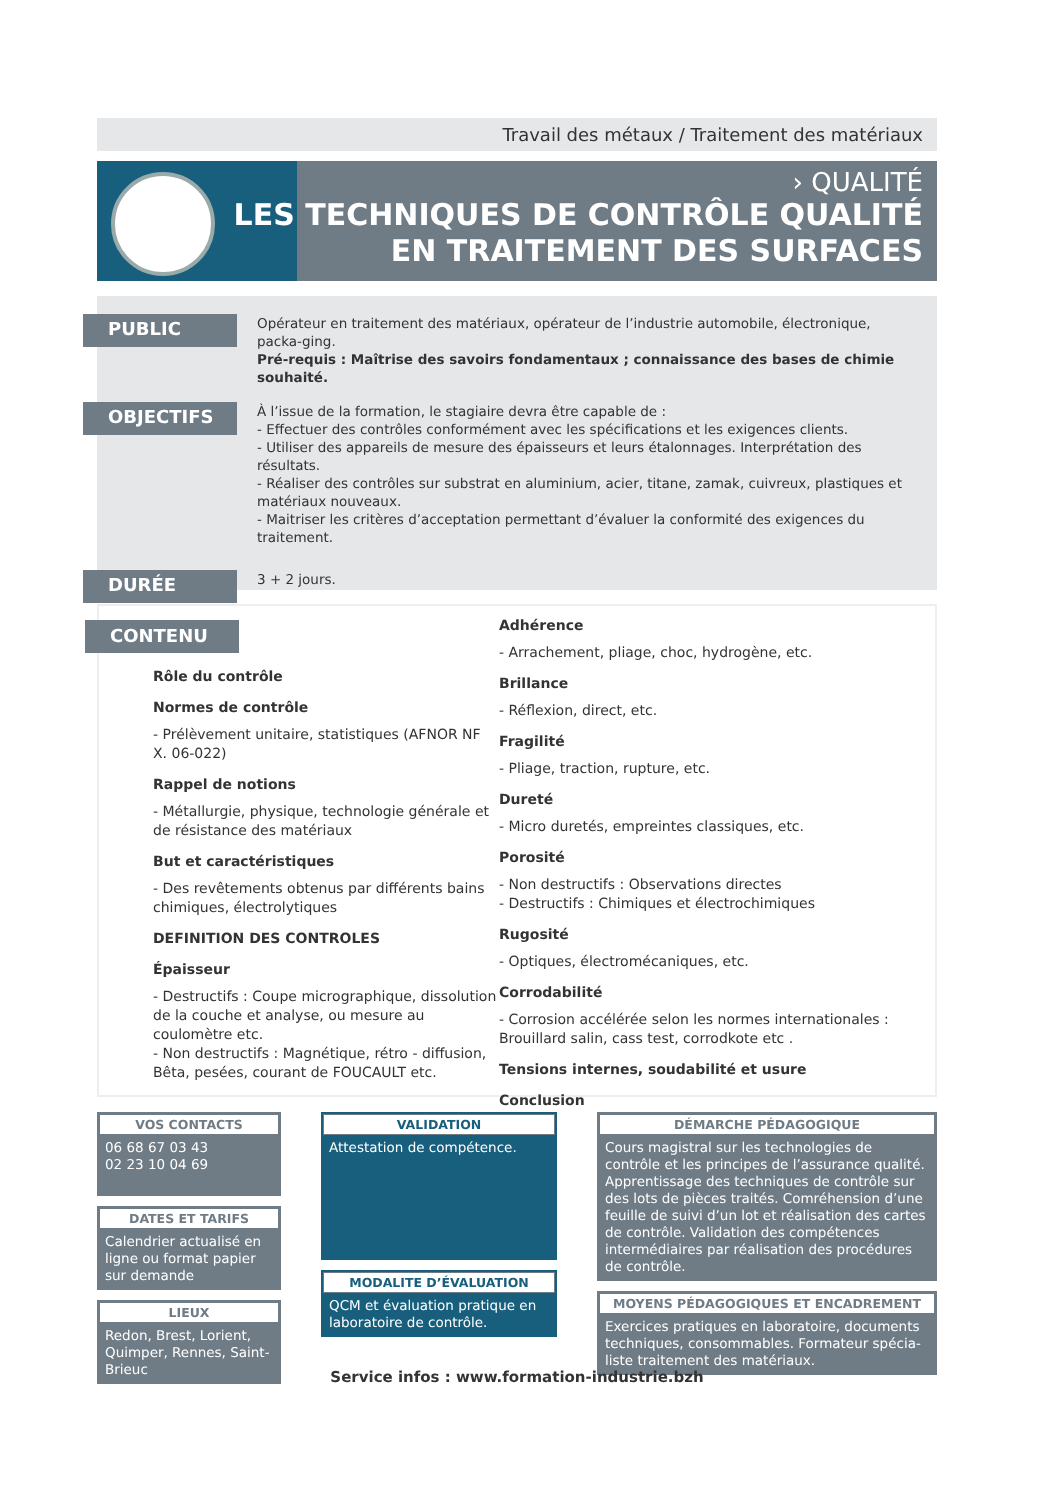Travail des métaux / Traitement des matériaux
› QUALITÉ
LES TECHNIQUES DE CONTRÔLE QUALITÉ
EN TRAITEMENT DES SURFACES
PUBLIC
Opérateur en traitement des matériaux, opérateur de l’industrie automobile, électronique, packa-ging.
Pré-requis : Maîtrise des savoirs fondamentaux ; connaissance des bases de chimie souhaité.
OBJECTIFS
À l’issue de la formation, le stagiaire devra être capable de :
- Effectuer des contrôles conformément avec les spécifications et les exigences clients.
- Utiliser des appareils de mesure des épaisseurs et leurs étalonnages. Interprétation des résultats.
- Réaliser des contrôles sur substrat en aluminium, acier, titane, zamak, cuivreux, plastiques et matériaux nouveaux.
- Maitriser les critères d’acceptation permettant d’évaluer la conformité des exigences du traitement.
DURÉE
3 + 2 jours.
CONTENU
Rôle du contrôle
Normes de contrôle
- Prélèvement unitaire, statistiques (AFNOR NF X. 06-022)
Rappel de notions
- Métallurgie, physique, technologie générale et de résistance des matériaux
But et caractéristiques
- Des revêtements obtenus par différents bains chimiques, électrolytiques
DEFINITION DES CONTROLES
Épaisseur
- Destructifs : Coupe micrographique, dissolution de la couche et analyse, ou mesure au coulomètre etc.
- Non destructifs : Magnétique, rétro - diffusion, Bêta, pesées, courant de FOUCAULT etc.
Adhérence
- Arrachement, pliage, choc, hydrogène, etc.
Brillance
- Réflexion, direct, etc.
Fragilité
- Pliage, traction, rupture, etc.
Dureté
- Micro duretés, empreintes classiques, etc.
Porosité
- Non destructifs : Observations directes
- Destructifs : Chimiques et électrochimiques
Rugosité
- Optiques, électromécaniques, etc.
Corrodabilité
- Corrosion accélérée selon les normes internationales : Brouillard salin, cass test, corrodkote etc .
Tensions internes, soudabilité et usure
Conclusion
VOS CONTACTS
06 68 67 03 43
02 23 10 04 69
DATES ET TARIFS
Calendrier actualisé en ligne ou format papier sur demande
LIEUX
Redon, Brest, Lorient, Quimper, Rennes, Saint-Brieuc
VALIDATION
Attestation de compétence.
MODALITE D’ÉVALUATION
QCM et évaluation pratique en laboratoire de contrôle.
DÉMARCHE PÉDAGOGIQUE
Cours magistral sur les technologies de contrôle et les principes de l’assurance qualité. Apprentissage des techniques de contrôle sur des lots de pièces traités. Comréhension d’une feuille de suivi d’un lot et réalisation des cartes de contrôle. Validation des compétences intermédiaires par réalisation des procédures de contrôle.
MOYENS PÉDAGOGIQUES ET ENCADREMENT
Exercices pratiques en laboratoire, documents techniques, consommables. Formateur spécia-liste traitement des matériaux.
Service infos : www.formation-industrie.bzh